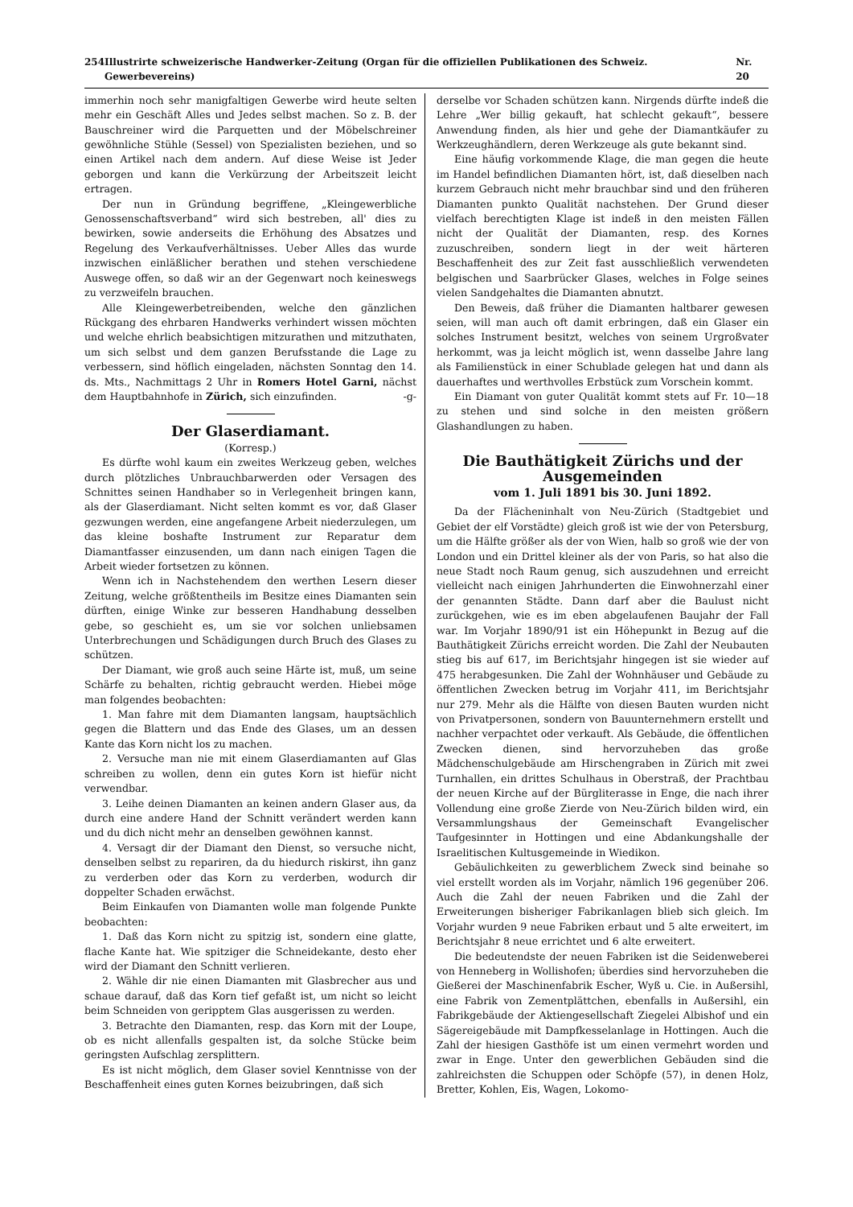254 Illustrirte schweizerische Handwerker-Zeitung (Organ für die offiziellen Publikationen des Schweiz. Gewerbevereins) Nr. 20
immerhin noch sehr manigfaltigen Gewerbe wird heute selten mehr ein Geschäft Alles und Jedes selbst machen. So z. B. der Bauschreiner wird die Parquetten und der Möbelschreiner gewöhnliche Stühle (Sessel) von Spezialisten beziehen, und so einen Artikel nach dem andern. Auf diese Weise ist Jeder geborgen und kann die Verkürzung der Arbeitszeit leicht ertragen.
Der nun in Gründung begriffene, „Kleingewerbliche Genossenschaftsverband“ wird sich bestreben, all' dies zu bewirken, sowie anderseits die Erhöhung des Absatzes und Regelung des Verkaufverhältnisses. Ueber Alles das wurde inzwischen einläßlicher berathen und stehen verschiedene Auswege offen, so daß wir an der Gegenwart noch keineswegs zu verzweifeln brauchen.
Alle Kleingewerbetreibenden, welche den gänzlichen Rückgang des ehrbaren Handwerks verhindert wissen möchten und welche ehrlich beabsichtigen mitzurathen und mitzuthaten, um sich selbst und dem ganzen Berufsstande die Lage zu verbessern, sind höflich eingeladen, nächsten Sonntag den 14. ds. Mts., Nachmittags 2 Uhr in Romers Hotel Garni, nächst dem Hauptbahnhofe in Zürich, sich einzufinden. -g-
Der Glaserdiamant.
(Korresp.)
Es dürfte wohl kaum ein zweites Werkzeug geben, welches durch plötzliches Unbrauchbarwerden oder Versagen des Schnittes seinen Handhaber so in Verlegenheit bringen kann, als der Glaserdiamant. Nicht selten kommt es vor, daß Glaser gezwungen werden, eine angefangene Arbeit niederzulegen, um das kleine boshafte Instrument zur Reparatur dem Diamantfasser einzusenden, um dann nach einigen Tagen die Arbeit wieder fortsetzen zu können.
Wenn ich in Nachstehendem den werthen Lesern dieser Zeitung, welche größtentheils im Besitze eines Diamanten sein dürften, einige Winke zur besseren Handhabung desselben gebe, so geschieht es, um sie vor solchen unliebsamen Unterbrechungen und Schädigungen durch Bruch des Glases zu schützen.
Der Diamant, wie groß auch seine Härte ist, muß, um seine Schärfe zu behalten, richtig gebraucht werden. Hiebei möge man folgendes beobachten:
1. Man fahre mit dem Diamanten langsam, hauptsächlich gegen die Blattern und das Ende des Glases, um an dessen Kante das Korn nicht los zu machen.
2. Versuche man nie mit einem Glaserdiamanten auf Glas schreiben zu wollen, denn ein gutes Korn ist hiefür nicht verwendbar.
3. Leihe deinen Diamanten an keinen andern Glaser aus, da durch eine andere Hand der Schnitt verändert werden kann und du dich nicht mehr an denselben gewöhnen kannst.
4. Versagt dir der Diamant den Dienst, so versuche nicht, denselben selbst zu repariren, da du hiedurch riskirst, ihn ganz zu verderben oder das Korn zu verderben, wodurch dir doppelter Schaden erwächst.
Beim Einkaufen von Diamanten wolle man folgende Punkte beobachten:
1. Daß das Korn nicht zu spitzig ist, sondern eine glatte, flache Kante hat. Wie spitziger die Schneidekante, desto eher wird der Diamant den Schnitt verlieren.
2. Wähle dir nie einen Diamanten mit Glasbrecher aus und schaue darauf, daß das Korn tief gefaßt ist, um nicht so leicht beim Schneiden von geripptem Glas ausgerissen zu werden.
3. Betrachte den Diamanten, resp. das Korn mit der Loupe, ob es nicht allenfalls gespalten ist, da solche Stücke beim geringsten Aufschlag zersplittern.
Es ist nicht möglich, dem Glaser soviel Kenntnisse von der Beschaffenheit eines guten Kornes beizubringen, daß sich
derselbe vor Schaden schützen kann. Nirgends dürfte indeß die Lehre „Wer billig gekauft, hat schlecht gekauft“, bessere Anwendung finden, als hier und gehe der Diamantkäufer zu Werkzeughändlern, deren Werkzeuge als gute bekannt sind.
Eine häufig vorkommende Klage, die man gegen die heute im Handel befindlichen Diamanten hört, ist, daß dieselben nach kurzem Gebrauch nicht mehr brauchbar sind und den früheren Diamanten punkto Qualität nachstehen. Der Grund dieser vielfach berechtigten Klage ist indeß in den meisten Fällen nicht der Qualität der Diamanten, resp. des Kornes zuzuschreiben, sondern liegt in der weit härteren Beschaffenheit des zur Zeit fast ausschließlich verwendeten belgischen und Saarbrücker Glases, welches in Folge seines vielen Sandgehaltes die Diamanten abnutzt.
Den Beweis, daß früher die Diamanten haltbarer gewesen seien, will man auch oft damit erbringen, daß ein Glaser ein solches Instrument besitzt, welches von seinem Urgroßvater herkommt, was ja leicht möglich ist, wenn dasselbe Jahre lang als Familienstück in einer Schublade gelegen hat und dann als dauerhaftes und werthvolles Erbstück zum Vorschein kommt.
Ein Diamant von guter Qualität kommt stets auf Fr. 10—18 zu stehen und sind solche in den meisten größern Glashandlungen zu haben.
Die Bauthätigkeit Zürichs und der Ausgemeinden
vom 1. Juli 1891 bis 30. Juni 1892.
Da der Flächeninhalt von Neu-Zürich (Stadtgebiet und Gebiet der elf Vorstädte) gleich groß ist wie der von Petersburg, um die Hälfte größer als der von Wien, halb so groß wie der von London und ein Drittel kleiner als der von Paris, so hat also die neue Stadt noch Raum genug, sich auszudehnen und erreicht vielleicht nach einigen Jahrhunderten die Einwohnerzahl einer der genannten Städte. Dann darf aber die Baulust nicht zurückgehen, wie es im eben abgelaufenen Baujahr der Fall war. Im Vorjahr 1890/91 ist ein Höhepunkt in Bezug auf die Bauthätigkeit Zürichs erreicht worden. Die Zahl der Neubauten stieg bis auf 617, im Berichtsjahr hingegen ist sie wieder auf 475 herabgesunken. Die Zahl der Wohnhäuser und Gebäude zu öffentlichen Zwecken betrug im Vorjahr 411, im Berichtsjahr nur 279. Mehr als die Hälfte von diesen Bauten wurden nicht von Privatpersonen, sondern von Bauunternehmern erstellt und nachher verpachtet oder verkauft. Als Gebäude, die öffentlichen Zwecken dienen, sind hervorzuheben das große Mädchenschulgebäude am Hirschengraben in Zürich mit zwei Turnhallen, ein drittes Schulhaus in Oberstraß, der Prachtbau der neuen Kirche auf der Bürgliterasse in Enge, die nach ihrer Vollendung eine große Zierde von Neu-Zürich bilden wird, ein Versammlungshaus der Gemeinschaft Evangelischer Taufgesinnter in Hottingen und eine Abdankungshalle der Israelitischen Kultusgemeinde in Wiedikon.
Gebäulichkeiten zu gewerblichem Zweck sind beinahe so viel erstellt worden als im Vorjahr, nämlich 196 gegenüber 206. Auch die Zahl der neuen Fabriken und die Zahl der Erweiterungen bisheriger Fabrikanlagen blieb sich gleich. Im Vorjahr wurden 9 neue Fabriken erbaut und 5 alte erweitert, im Berichtsjahr 8 neue errichtet und 6 alte erweitert.
Die bedeutendste der neuen Fabriken ist die Seidenweberei von Henneberg in Wollishofen; überdies sind hervorzuheben die Gießerei der Maschinenfabrik Escher, Wyß u. Cie. in Außersihl, eine Fabrik von Zementplättchen, ebenfalls in Außersihl, ein Fabrikgebäude der Aktiengesellschaft Ziegelei Albishof und ein Sägereigebäude mit Dampfkesselanlage in Hottingen. Auch die Zahl der hiesigen Gasthöfe ist um einen vermehrt worden und zwar in Enge. Unter den gewerblichen Gebäuden sind die zahlreichsten die Schuppen oder Schöpfe (57), in denen Holz, Bretter, Kohlen, Eis, Wagen, Lokomo-